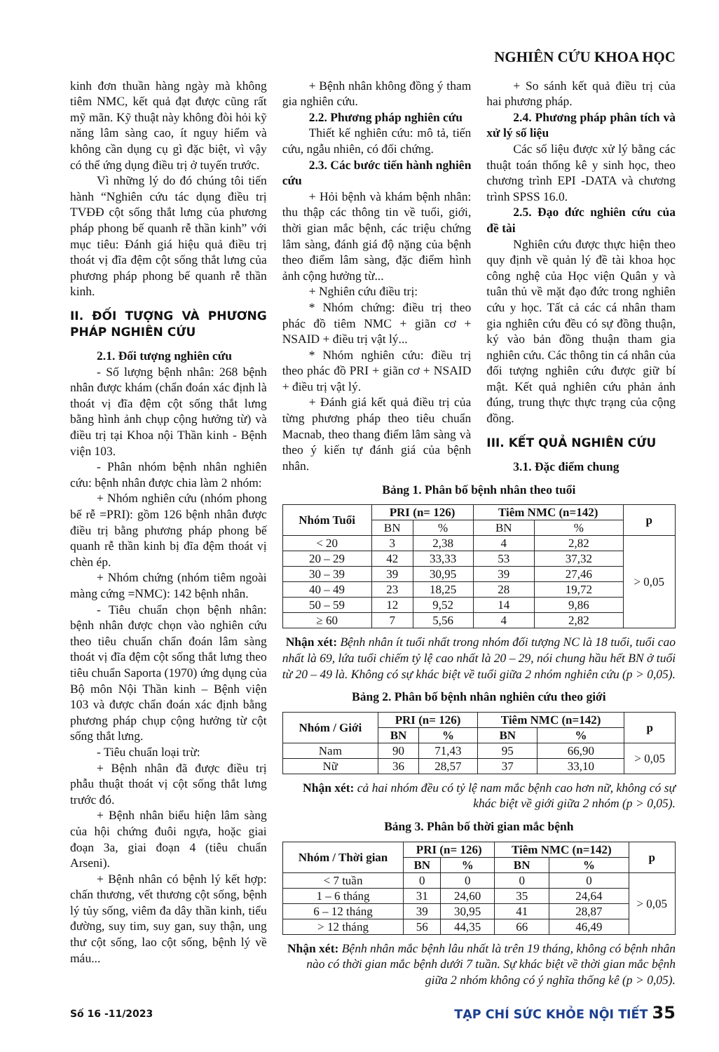NGHIÊN CỨU KHOA HỌC
kinh đơn thuần hàng ngày mà không tiêm NMC, kết quả đạt được cũng rất mỹ mãn. Kỹ thuật này không đòi hỏi kỹ năng lâm sàng cao, ít nguy hiểm và không cần dụng cụ gì đặc biệt, vì vậy có thể ứng dụng điều trị ở tuyến trước.
Vì những lý do đó chúng tôi tiến hành “Nghiên cứu tác dụng điều trị TVĐĐ cột sống thắt lưng của phương pháp phong bế quanh rễ thần kinh” với mục tiêu: Đánh giá hiệu quả điều trị thoát vị đĩa đệm cột sống thắt lưng của phương pháp phong bế quanh rễ thần kinh.
II. ĐỐI TƯỢNG VÀ PHƯƠNG PHÁP NGHIÊN CỨU
2.1. Đối tượng nghiên cứu
- Số lượng bệnh nhân: 268 bệnh nhân được khám (chẩn đoán xác định là thoát vị đĩa đệm cột sống thắt lưng bằng hình ảnh chụp cộng hưởng từ) và điều trị tại Khoa nội Thần kinh - Bệnh viện 103.
- Phân nhóm bệnh nhân nghiên cứu: bệnh nhân được chia làm 2 nhóm:
+ Nhóm nghiên cứu (nhóm phong bế rễ =PRI): gồm 126 bệnh nhân được điều trị bằng phương pháp phong bế quanh rễ thần kinh bị đĩa đệm thoát vị chèn ép.
+ Nhóm chứng (nhóm tiêm ngoài màng cứng =NMC): 142 bệnh nhân.
- Tiêu chuẩn chọn bệnh nhân: bệnh nhân được chọn vào nghiên cứu theo tiêu chuẩn chẩn đoán lâm sàng thoát vị đĩa đệm cột sống thắt lưng theo tiêu chuẩn Saporta (1970) ứng dụng của Bộ môn Nội Thần kinh – Bệnh viện 103 và được chẩn đoán xác định bằng phương pháp chụp cộng hưởng từ cột sống thắt lưng.
- Tiêu chuẩn loại trừ:
+ Bệnh nhân đã được điều trị phẫu thuật thoát vị cột sống thắt lưng trước đó.
+ Bệnh nhân biểu hiện lâm sàng của hội chứng đuôi ngựa, hoặc giai đoạn 3a, giai đoạn 4 (tiêu chuẩn Arseni).
+ Bệnh nhân có bệnh lý kết hợp: chấn thương, vết thương cột sống, bệnh lý tủy sống, viêm đa dây thần kinh, tiểu đường, suy tim, suy gan, suy thận, ung thư cột sống, lao cột sống, bệnh lý về máu...
+ Bệnh nhân không đồng ý tham gia nghiên cứu.
2.2. Phương pháp nghiên cứu
Thiết kế nghiên cứu: mô tả, tiến cứu, ngẫu nhiên, có đối chứng.
2.3. Các bước tiến hành nghiên cứu
+ Hỏi bệnh và khám bệnh nhân: thu thập các thông tin về tuổi, giới, thời gian mắc bệnh, các triệu chứng lâm sàng, đánh giá độ nặng của bệnh theo điểm lâm sàng, đặc điểm hình ảnh cộng hưởng từ...
+ Nghiên cứu điều trị:
* Nhóm chứng: điều trị theo phác đồ tiêm NMC + giãn cơ + NSAID + điều trị vật lý...
* Nhóm nghiên cứu: điều trị theo phác đồ PRI + giãn cơ + NSAID + điều trị vật lý.
+ Đánh giá kết quả điều trị của từng phương pháp theo tiêu chuẩn Macnab, theo thang điểm lâm sàng và theo ý kiến tự đánh giá của bệnh nhân.
+ So sánh kết quả điều trị của hai phương pháp.
2.4. Phương pháp phân tích và xử lý số liệu
Các số liệu được xử lý bằng các thuật toán thống kê y sinh học, theo chương trình EPI -DATA và chương trình SPSS 16.0.
2.5. Đạo đức nghiên cứu của đề tài
Nghiên cứu được thực hiện theo quy định về quản lý đề tài khoa học công nghệ của Học viện Quân y và tuân thủ về mặt đạo đức trong nghiên cứu y học. Tất cả các cá nhân tham gia nghiên cứu đều có sự đồng thuận, ký vào bản đồng thuận tham gia nghiên cứu. Các thông tin cá nhân của đối tượng nghiên cứu được giữ bí mật. Kết quả nghiên cứu phản ảnh đúng, trung thực thực trạng của cộng đồng.
III. KẾT QUẢ NGHIÊN CỨU
3.1. Đặc điểm chung
Bảng 1. Phân bố bệnh nhân theo tuổi
| Nhóm Tuổi | PRI (n= 126) | | Tiêm NMC (n=142) | | p |
| --- | --- | --- | --- | --- | --- |
| | BN | % | BN | % | |
| < 20 | 3 | 2,38 | 4 | 2,82 | > 0,05 |
| 20 – 29 | 42 | 33,33 | 53 | 37,32 | |
| 30 – 39 | 39 | 30,95 | 39 | 27,46 | |
| 40 – 49 | 23 | 18,25 | 28 | 19,72 | |
| 50 – 59 | 12 | 9,52 | 14 | 9,86 | |
| ≥ 60 | 7 | 5,56 | 4 | 2,82 | |
Nhận xét: Bệnh nhân ít tuổi nhất trong nhóm đối tượng NC là 18 tuổi, tuổi cao nhất là 69, lứa tuổi chiếm tỷ lệ cao nhất là 20 – 29, nói chung hầu hết BN ở tuổi từ 20 – 49 là. Không có sự khác biệt về tuổi giữa 2 nhóm nghiên cứu (p > 0,05).
Bảng 2. Phân bố bệnh nhân nghiên cứu theo giới
| Nhóm / Giới | PRI (n= 126) | | Tiêm NMC (n=142) | | p |
| --- | --- | --- | --- | --- | --- |
| | BN | % | BN | % | |
| Nam | 90 | 71,43 | 95 | 66,90 | > 0,05 |
| Nữ | 36 | 28,57 | 37 | 33,10 | |
Nhận xét: cả hai nhóm đều có tỷ lệ nam mắc bệnh cao hơn nữ, không có sự khác biệt về giới giữa 2 nhóm (p > 0,05).
Bảng 3. Phân bố thời gian mắc bệnh
| Nhóm / Thời gian | PRI (n= 126) | | Tiêm NMC (n=142) | | p |
| --- | --- | --- | --- | --- | --- |
| | BN | % | BN | % | |
| < 7 tuần | 0 | 0 | 0 | 0 | > 0,05 |
| 1 – 6 tháng | 31 | 24,60 | 35 | 24,64 | |
| 6 – 12 tháng | 39 | 30,95 | 41 | 28,87 | |
| > 12 tháng | 56 | 44,35 | 66 | 46,49 | |
Nhận xét: Bệnh nhân mắc bệnh lâu nhất là trên 19 tháng, không có bệnh nhân nào có thời gian mắc bệnh dưới 7 tuần. Sự khác biệt về thời gian mắc bệnh giữa 2 nhóm không có ý nghĩa thống kê (p > 0,05).
Số 16 -11/2023 TẠP CHÍ SỨC KHỎE NỘI TIẾT 35